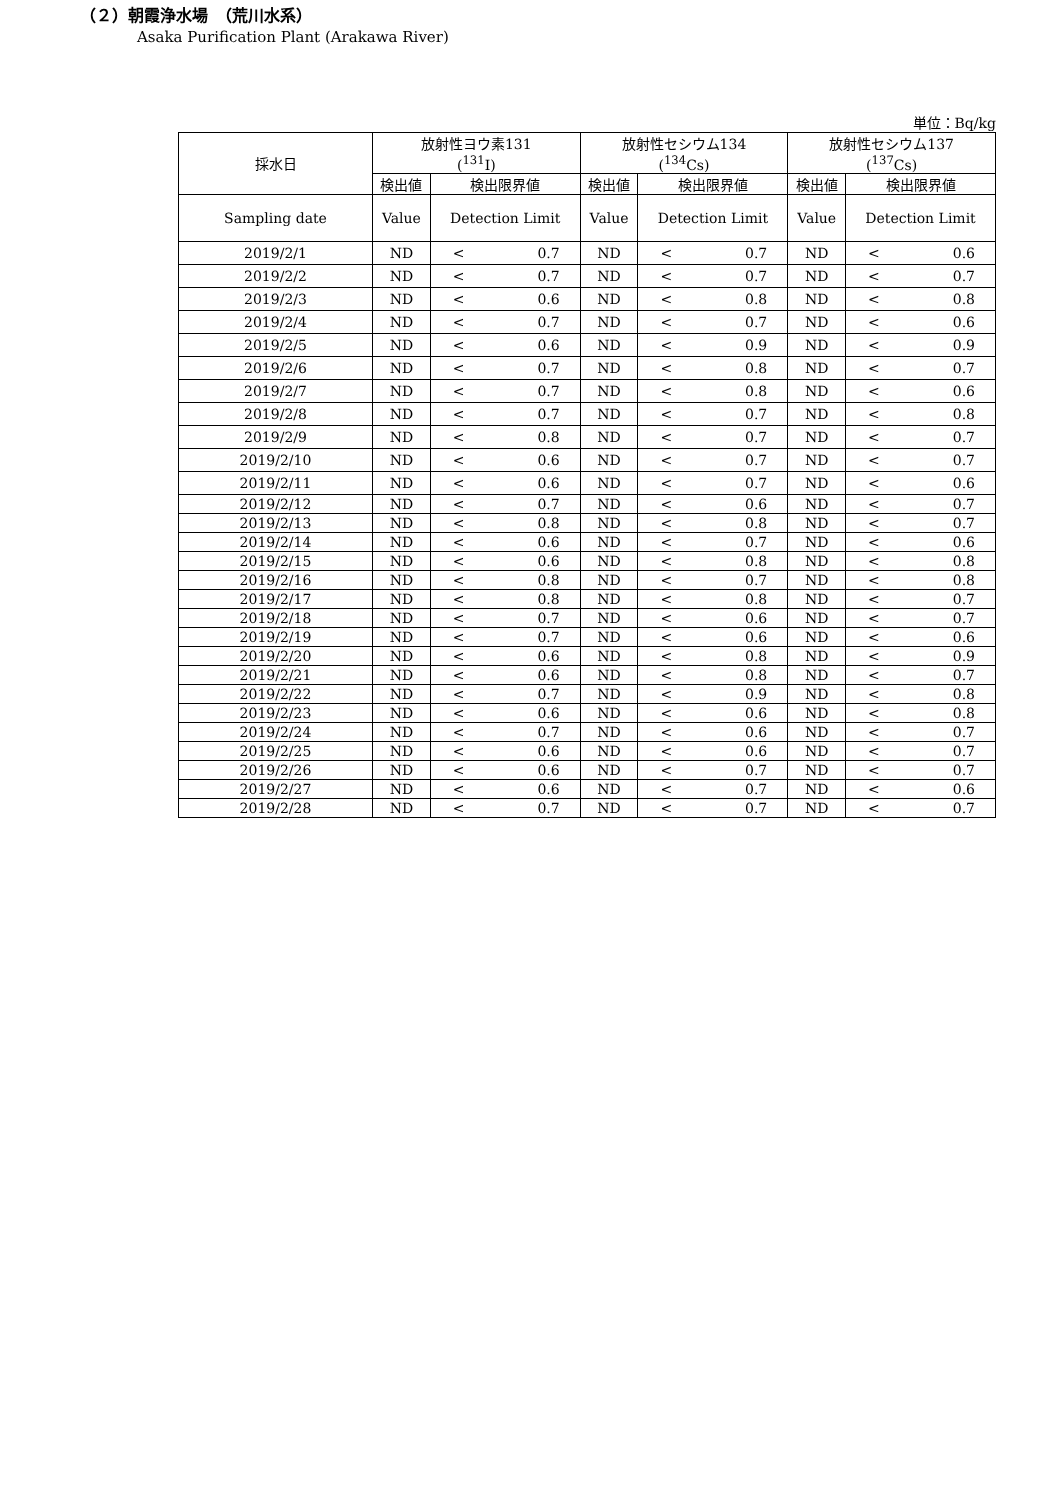（２）朝霞浄水場　（荒川水系）
Asaka Purification Plant (Arakawa River)
単位：Bq/kg
| 採水日 | 放射性ヨウ素131 (<sup>131</sup>I) | | 放射性セシウム134 (<sup>134</sup>Cs) | | 放射性セシウム137 (<sup>137</sup>Cs) | |
| --- | --- | --- | --- | --- | --- | --- |
| | 検出値 | 検出限界値 | 検出値 | 検出限界値 | 検出値 | 検出限界値 |
| Sampling date | Value | Detection Limit | Value | Detection Limit | Value | Detection Limit |
| 2019/2/1 | ND | < 0.7 | ND | < 0.7 | ND | < 0.6 |
| 2019/2/2 | ND | < 0.7 | ND | < 0.7 | ND | < 0.7 |
| 2019/2/3 | ND | < 0.6 | ND | < 0.8 | ND | < 0.8 |
| 2019/2/4 | ND | < 0.7 | ND | < 0.7 | ND | < 0.6 |
| 2019/2/5 | ND | < 0.6 | ND | < 0.9 | ND | < 0.9 |
| 2019/2/6 | ND | < 0.7 | ND | < 0.8 | ND | < 0.7 |
| 2019/2/7 | ND | < 0.7 | ND | < 0.8 | ND | < 0.6 |
| 2019/2/8 | ND | < 0.7 | ND | < 0.7 | ND | < 0.8 |
| 2019/2/9 | ND | < 0.8 | ND | < 0.7 | ND | < 0.7 |
| 2019/2/10 | ND | < 0.6 | ND | < 0.7 | ND | < 0.7 |
| 2019/2/11 | ND | < 0.6 | ND | < 0.7 | ND | < 0.6 |
| 2019/2/12 | ND | < 0.7 | ND | < 0.6 | ND | < 0.7 |
| 2019/2/13 | ND | < 0.8 | ND | < 0.8 | ND | < 0.7 |
| 2019/2/14 | ND | < 0.6 | ND | < 0.7 | ND | < 0.6 |
| 2019/2/15 | ND | < 0.6 | ND | < 0.8 | ND | < 0.8 |
| 2019/2/16 | ND | < 0.8 | ND | < 0.7 | ND | < 0.8 |
| 2019/2/17 | ND | < 0.8 | ND | < 0.8 | ND | < 0.7 |
| 2019/2/18 | ND | < 0.7 | ND | < 0.6 | ND | < 0.7 |
| 2019/2/19 | ND | < 0.7 | ND | < 0.6 | ND | < 0.6 |
| 2019/2/20 | ND | < 0.6 | ND | < 0.8 | ND | < 0.9 |
| 2019/2/21 | ND | < 0.6 | ND | < 0.8 | ND | < 0.7 |
| 2019/2/22 | ND | < 0.7 | ND | < 0.9 | ND | < 0.8 |
| 2019/2/23 | ND | < 0.6 | ND | < 0.6 | ND | < 0.8 |
| 2019/2/24 | ND | < 0.7 | ND | < 0.6 | ND | < 0.7 |
| 2019/2/25 | ND | < 0.6 | ND | < 0.6 | ND | < 0.7 |
| 2019/2/26 | ND | < 0.6 | ND | < 0.7 | ND | < 0.7 |
| 2019/2/27 | ND | < 0.6 | ND | < 0.7 | ND | < 0.6 |
| 2019/2/28 | ND | < 0.7 | ND | < 0.7 | ND | < 0.7 |